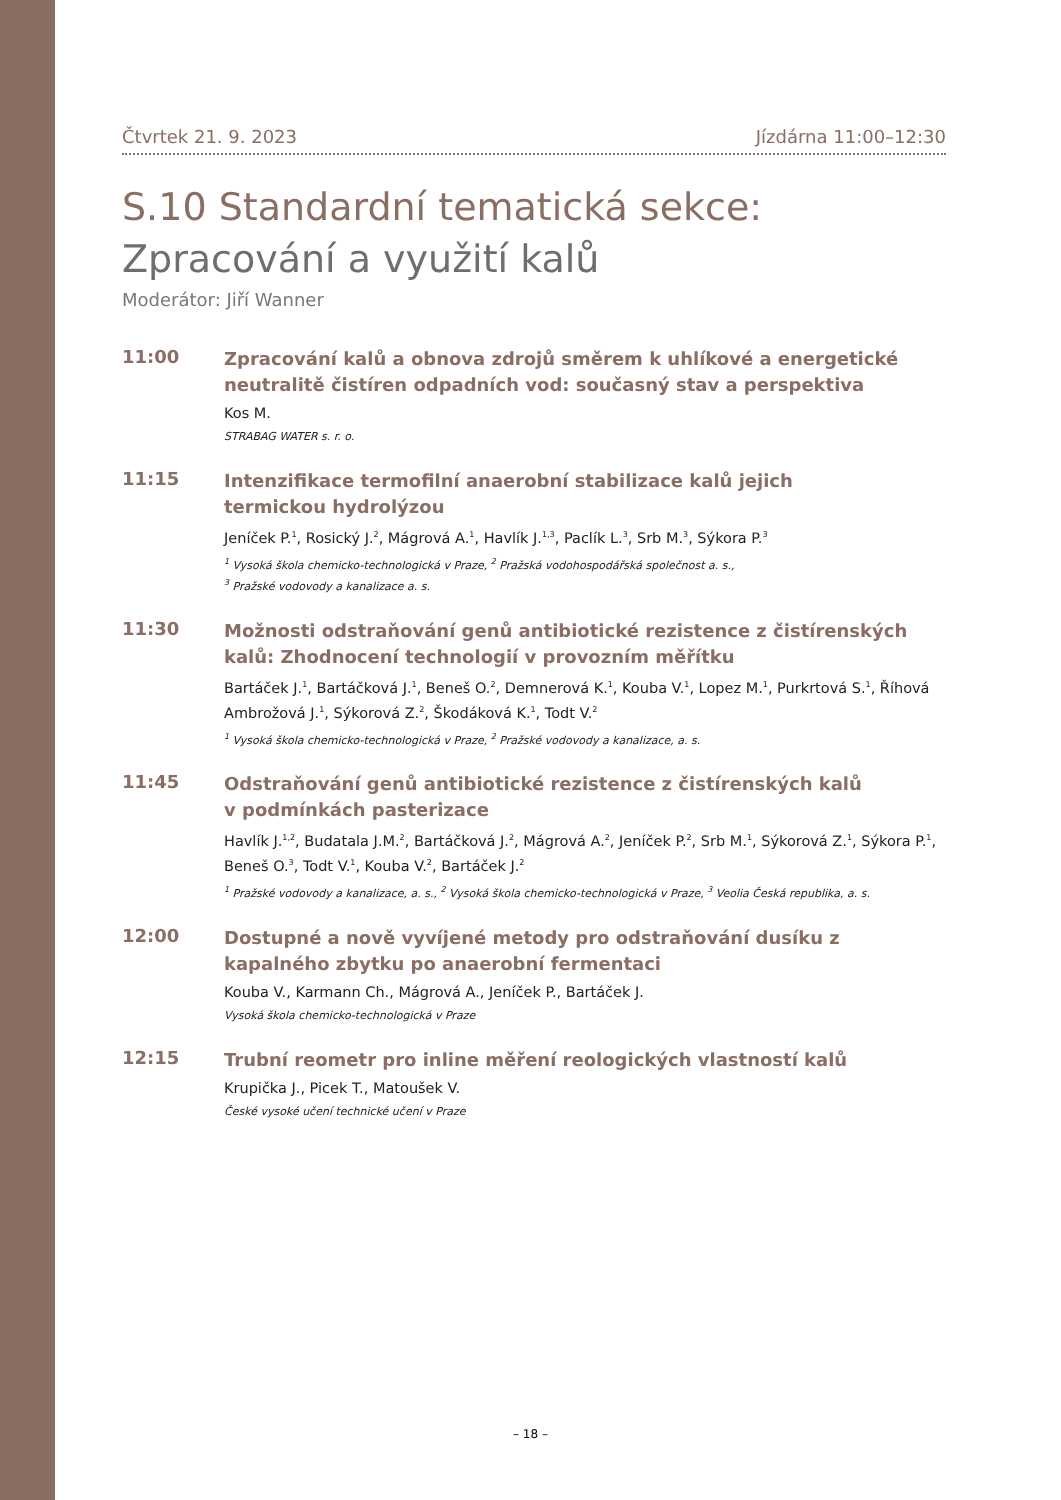Čtvrtek 21. 9. 2023 Jízdárna 11:00–12:30
S.10 Standardní tematická sekce:
Zpracování a využití kalů
Moderátor: Jiří Wanner
11:00
Zpracování kalů a obnova zdrojů směrem k uhlíkové a energetické neutralitě čistíren odpadních vod: současný stav a perspektiva
Kos M.
STRABAG WATER s. r. o.
11:15
Intenzifikace termofilní anaerobní stabilizace kalů jejich
termickou hydrolýzou
Jeníček P.<sup>1</sup>, Rosický J.<sup>2</sup>, Mágrová A.<sup>1</sup>, Havlík J.<sup>1,3</sup>, Paclík L.<sup>3</sup>, Srb M.<sup>3</sup>, Sýkora P.<sup>3</sup>
<sup>1</sup> Vysoká škola chemicko-technologická v Praze, <sup>2</sup> Pražská vodohospodářská společnost a. s.,
<sup>3</sup> Pražské vodovody a kanalizace a. s.
11:30
Možnosti odstraňování genů antibiotické rezistence z čistírenských kalů: Zhodnocení technologií v provozním měřítku
Bartáček J.<sup>1</sup>, Bartáčková J.<sup>1</sup>, Beneš O.<sup>2</sup>, Demnerová K.<sup>1</sup>, Kouba V.<sup>1</sup>, Lopez M.<sup>1</sup>, Purkrtová S.<sup>1</sup>, Říhová Ambrožová J.<sup>1</sup>, Sýkorová Z.<sup>2</sup>, Škodáková K.<sup>1</sup>, Todt V.<sup>2</sup>
<sup>1</sup> Vysoká škola chemicko-technologická v Praze, <sup>2</sup> Pražské vodovody a kanalizace, a. s.
11:45
Odstraňování genů antibiotické rezistence z čistírenských kalů
v podmínkách pasterizace
Havlík J.<sup>1,2</sup>, Budatala J.M.<sup>2</sup>, Bartáčková J.<sup>2</sup>, Mágrová A.<sup>2</sup>, Jeníček P.<sup>2</sup>, Srb M.<sup>1</sup>, Sýkorová Z.<sup>1</sup>, Sýkora P.<sup>1</sup>, Beneš O.<sup>3</sup>, Todt V.<sup>1</sup>, Kouba V.<sup>2</sup>, Bartáček J.<sup>2</sup>
<sup>1</sup> Pražské vodovody a kanalizace, a. s., <sup>2</sup> Vysoká škola chemicko-technologická v Praze, <sup>3</sup> Veolia Česká republika, a. s.
12:00
Dostupné a nově vyvíjené metody pro odstraňování dusíku z kapalného zbytku po anaerobní fermentaci
Kouba V., Karmann Ch., Mágrová A., Jeníček P., Bartáček J.
Vysoká škola chemicko-technologická v Praze
12:15
Trubní reometr pro inline měření reologických vlastností kalů
Krupička J., Picek T., Matoušek V.
České vysoké učení technické učení v Praze
– 18 –